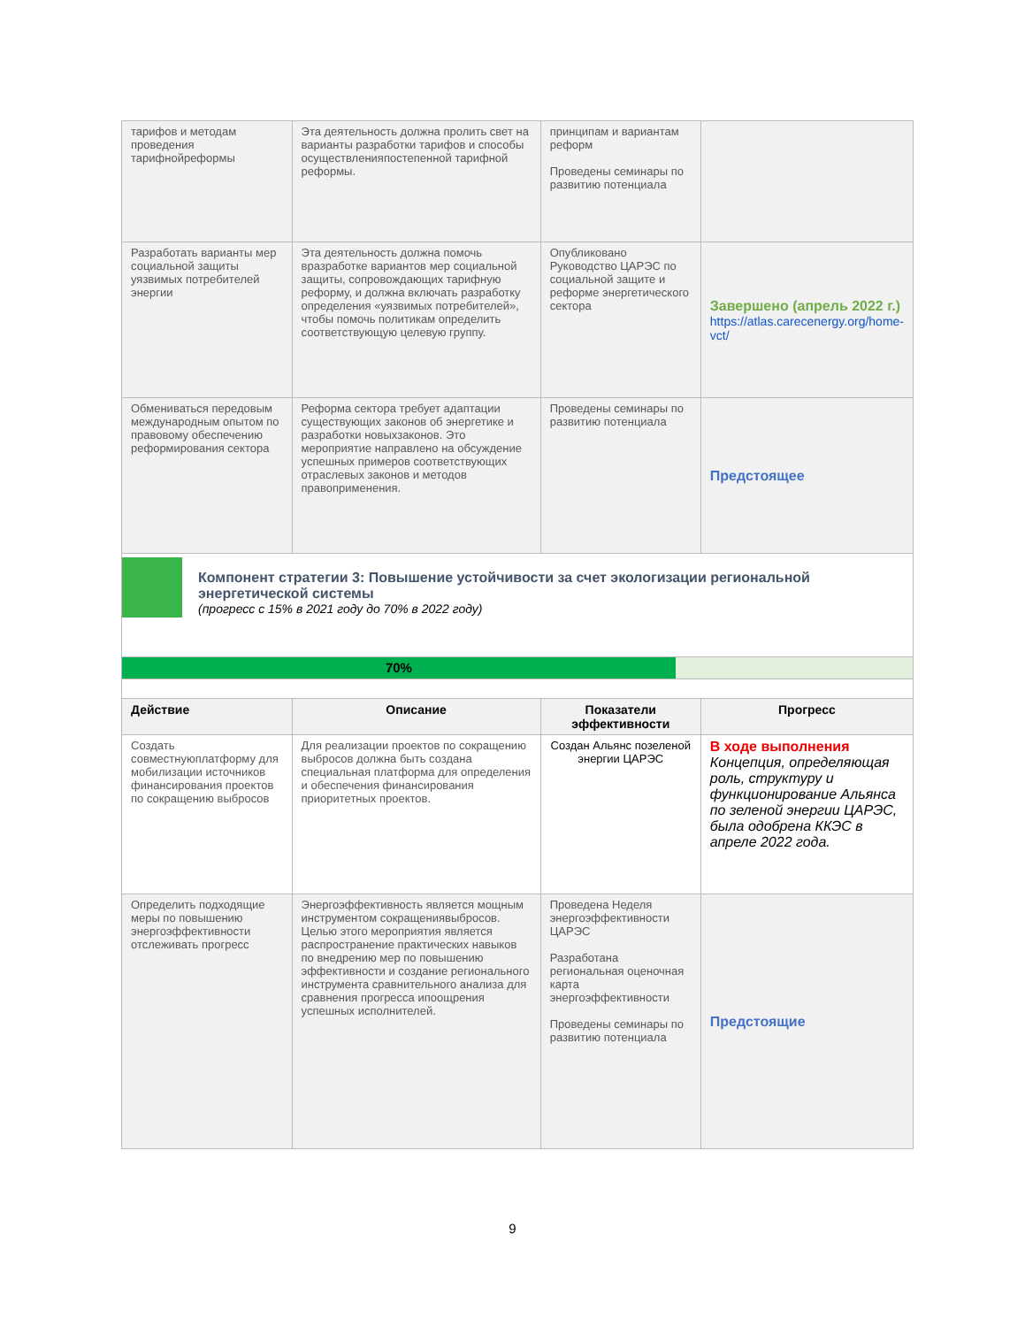| тарифов и методам проведения тарифнойреформы | Эта деятельность должна пролить свет на варианты разработки тарифов и способы осуществленияпостепенной тарифной реформы. | принципам и вариантам реформ Проведены семинары по развитию потенциала | |
| Разработать варианты мер социальной защиты уязвимых потребителей энергии | Эта деятельность должна помочь вразработке вариантов мер социальной защиты, сопровождающих тарифную реформу, и должна включать разработку определения «уязвимых потребителей», чтобы помочь политикам определить соответствующую целевую группу. | Опубликовано Руководство ЦАРЭС по социальной защите и реформе энергетического сектора | Завершено (апрель 2022 г.) https://atlas.carecenergy.org/home-vct/ |
| Обмениваться передовым международным опытом по правовому обеспечению реформирования сектора | Реформа сектора требует адаптации существующих законов об энергетике и разработки новыхзаконов. Это мероприятие направлено на обсуждение успешных примеров соответствующих отраслевых законов и методов правоприменения. | Проведены семинары по развитию потенциала | Предстоящее |
| Компонент стратегии 3: Повышение устойчивости за счет экологизации региональной энергетической системы (прогресс с 15% в 2021 году до 70% в 2022 году) | | | |
| 70% | | | |
| Действие | Описание | Показатели эффективности | Прогресс |
| Создать совместнуюплатформу для мобилизации источников финансирования проектов по сокращению выбросов | Для реализации проектов по сокращению выбросов должна быть создана специальная платформа для определения и обеспечения финансирования приоритетных проектов. | Создан Альянс позеленой энергии ЦАРЭС | В ходе выполнения Концепция, определяющая роль, структуру и функционирование Альянса по зеленой энергии ЦАРЭС, была одобрена ККЭС в апреле 2022 года. |
| Определить подходящие меры по повышению энергоэффективности отслеживать прогресс | Энергоэффективность является мощным инструментом сокращениявыбросов. Целью этого мероприятия является распространение практических навыков по внедрению мер по повышению эффективности и создание регионального инструмента сравнительного анализа для сравнения прогресса ипоощрения успешных исполнителей. | Проведена Неделя энергоэффективности ЦАРЭС Разработана региональная оценочная карта энергоэффективности Проведены семинары по развитию потенциала | Предстоящие |
9